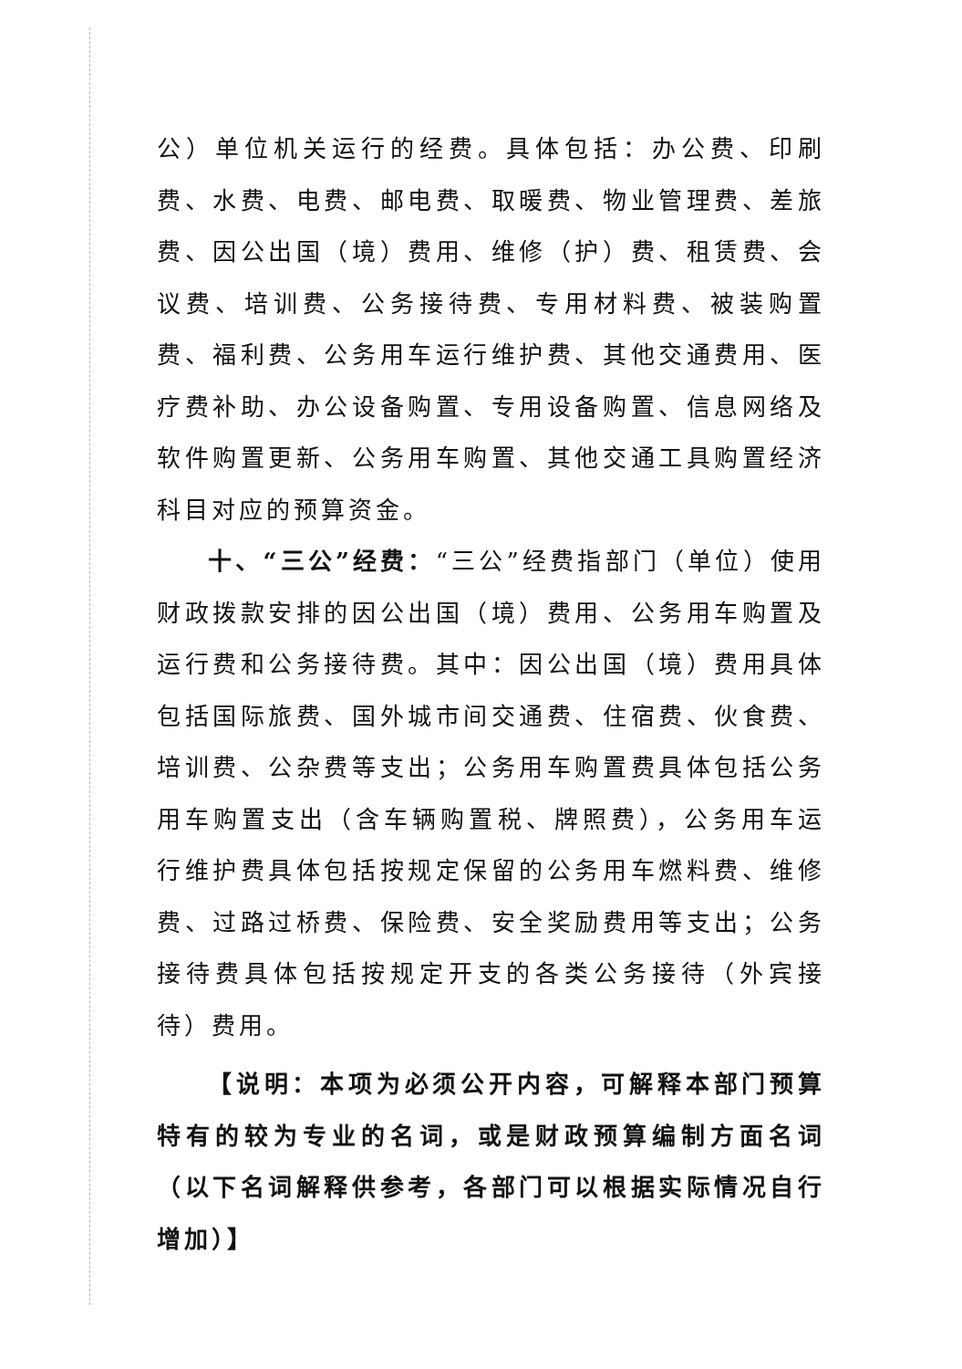公）单位机关运行的经费。具体包括：办公费、印刷费、水费、电费、邮电费、取暖费、物业管理费、差旅费、因公出国（境）费用、维修（护）费、租赁费、会议费、培训费、公务接待费、专用材料费、被装购置费、福利费、公务用车运行维护费、其他交通费用、医疗费补助、办公设备购置、专用设备购置、信息网络及软件购置更新、公务用车购置、其他交通工具购置经济科目对应的预算资金。
十、“三公”经费：“三公”经费指部门（单位）使用财政拨款安排的因公出国（境）费用、公务用车购置及运行费和公务接待费。其中：因公出国（境）费用具体包括国际旅费、国外城市间交通费、住宿费、伙食费、培训费、公杂费等支出；公务用车购置费具体包括公务用车购置支出（含车辆购置税、牌照费），公务用车运行维护费具体包括按规定保留的公务用车燃料费、维修费、过路过桥费、保险费、安全奖励费用等支出；公务接待费具体包括按规定开支的各类公务接待（外宾接待）费用。
【说明：本项为必须公开内容，可解释本部门预算特有的较为专业的名词，或是财政预算编制方面名词（以下名词解释供参考，各部门可以根据实际情况自行增加）】